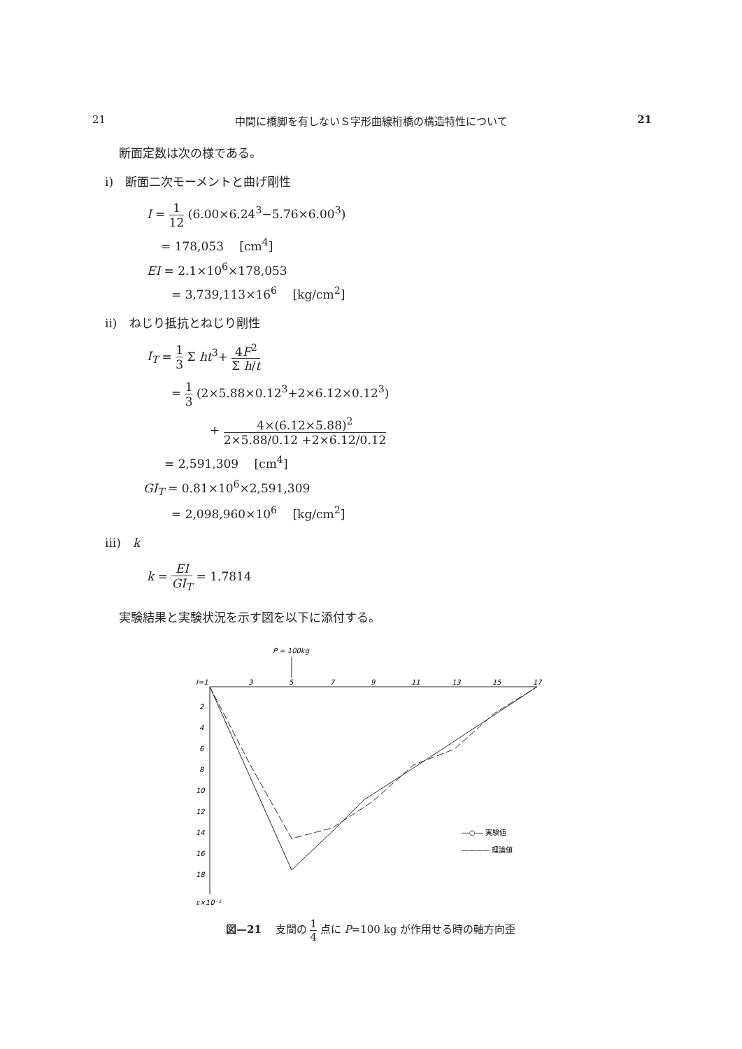21 中間に橋脚を有しないＳ字形曲線桁橋の構造特性について 21
断面定数は次の様である。
i)　断面二次モーメントと曲げ剛性
I = 1 12 (6.00×6.24<sup>3</sup>−5.76×6.00<sup>3</sup>)
= 178,053　 [cm<sup>4</sup>]
EI = 2.1×10<sup>6</sup>×178,053
= 3,739,113×16<sup>6</sup>　 [kg/cm<sup>2</sup>]
ii)　ねじり抵抗とねじり剛性
I<sub>T</sub> = 1 3 Σ ht<sup>3</sup>+ 4F<sup>2</sup> Σ h/t
= 1 3 (2×5.88×0.12<sup>3</sup>+2×6.12×0.12<sup>3</sup>)
+ 4×(6.12×5.88)<sup>2</sup> 2×5.88/0.12 +2×6.12/0.12
= 2,591,309　 [cm<sup>4</sup>]
GI<sub>T</sub> = 0.81×10<sup>6</sup>×2,591,309
= 2,098,960×10<sup>6</sup>　 [kg/cm<sup>2</sup>]
iii)　k
k = EI GI<sub>T</sub> = 1.7814
実験結果と実験状況を示す図を以下に添付する。
P = 100kg
I=1
3
5
7
9
11
13
15
17
2
4
6
8
10
12
14
16
18
ε×10⁻⁵
---○--- 実験値
———— 理論値
図—21　 支間の 1 4 点に P=100 kg が作用せる時の軸方向歪